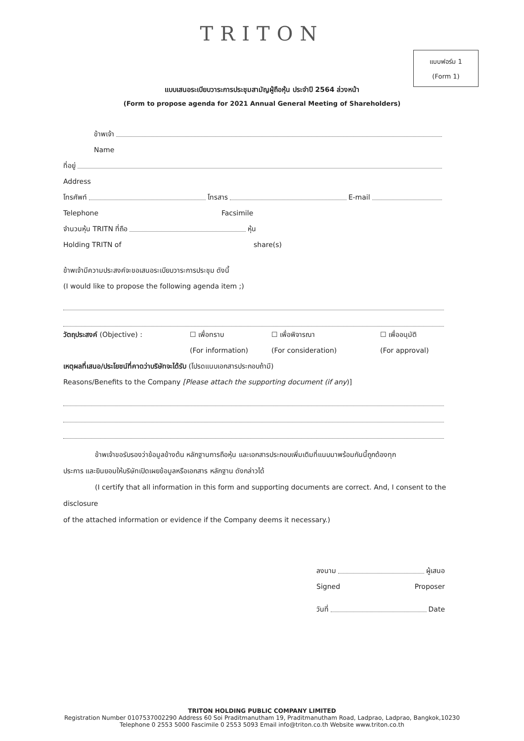TRITON
แบบฟอร์ม 1
(Form 1)
แบบเสนอระเบียบวาระการประชุมสามัญผู้ถือหุ้น ประจำปี 2564 ล่วงหน้า
(Form to propose agenda for 2021 Annual General Meeting of Shareholders)
ข้าพเจ้า
Name
ที่อยู่
Address
โทรศัพท์ โทรสาร E-mail
Telephone Facsimile
จำนวนหุ้น TRITN ที่ถือ หุ้น
Holding TRITN of share(s)
ข้าพเจ้ามีความประสงค์จะขอเสนอระเบียบวาระการประชุม ดังนี้
(I would like to propose the following agenda item ;)
วัตถุประสงค์ (Objective) : ☐ เพื่อทราบ ☐ เพื่อพิจารณา ☐ เพื่ออนุมัติ
(For information) (For consideration) (For approval)
เหตุผลที่เสนอ/ประโยชน์ที่คาดว่าบริษัทจะได้รับ (โปรดแนบเอกสารประกอบถ้ามี)
Reasons/Benefits to the Company [Please attach the supporting document (if any)]
ข้าพเจ้าขอรับรองว่าข้อมูลข้างต้น หลักฐานการถือหุ้น และเอกสารประกอบเพิ่มเติมที่แนบมาพร้อมกันนี้ถูกต้องทุก
ประการ และยินยอมให้บริษัทเปิดเผยข้อมูลหรือเอกสาร หลักฐาน ดังกล่าวได้
(I certify that all information in this form and supporting documents are correct. And, I consent to the disclosure
of the attached information or evidence if the Company deems it necessary.)
ลงนาม ผู้เสนอ
Signed Proposer
วันที่ Date
TRITON HOLDING PUBLIC COMPANY LIMITED
Registration Number 0107537002290 Address 60 Soi Praditmanutham 19, Praditmanutham Road, Ladprao, Ladprao, Bangkok,10230
Telephone 0 2553 5000 Fascimile 0 2553 5093 Email info@triton.co.th Website www.triton.co.th